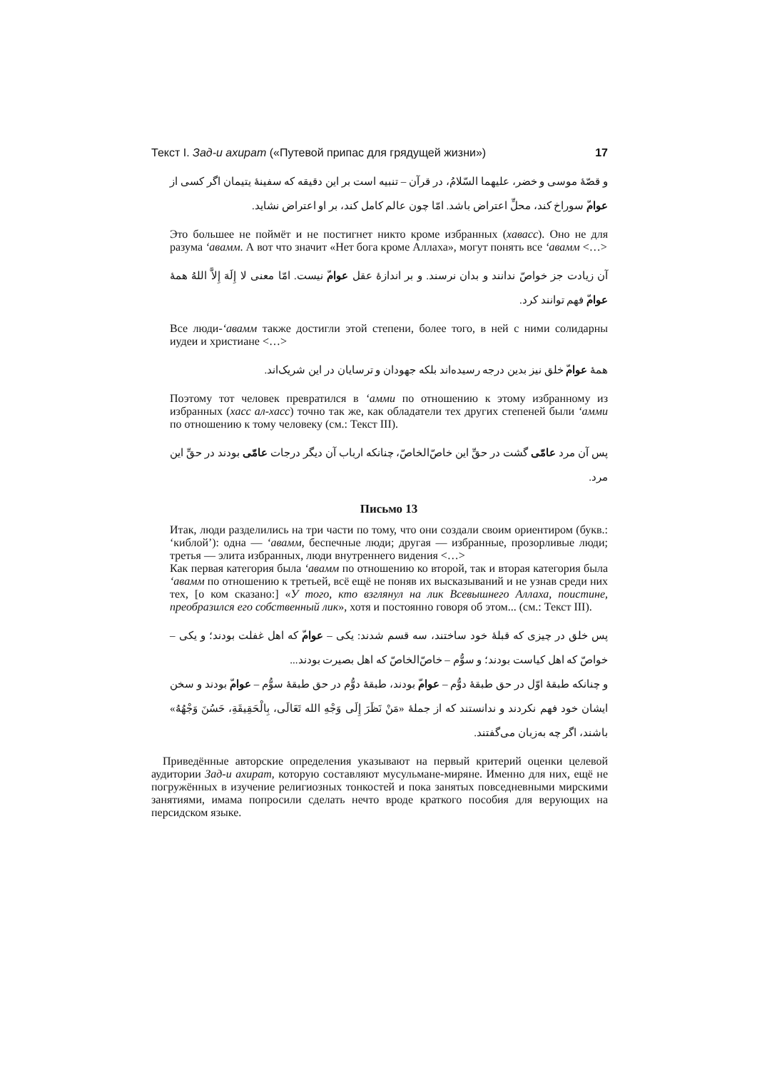Текст I. Зад-и ахират («Путевой припас для грядущей жизни») 17
و قصّهٔ موسی و خضر، علیهما السّلامُ، در قرآن – تنبیه است بر این دقیقه که سفینهٔ یتیمان اگر کسی از عوامّ سوراخ کند، محلِّ اعتراض باشد. امّا چون عالم کامل کند، بر او اعتراض نشاید.
Это большее не поймёт и не постигнет никто кроме избранных (хавасс). Оно не для разума ‘авамм. А вот что значит «Нет бога кроме Аллаха», могут понять все ‘авамм <…>
آن زیادت جز خواصّ ندانند و بدان نرسند. و بر اندازهٔ عقل عوامّ نیست. امّا معنی لا إِلَهَ إِلاَّ اللهُ همهٔ عوامّ فهم توانند کرد.
Все люди-‘авамм также достигли этой степени, более того, в ней с ними солидарны иудеи и христиане <…>
همهٔ عوامّ خلق نیز بدین درجه رسیده‌اند بلکه جهودان و ترسایان در این شریک‌اند.
Поэтому тот человек превратился в ‘амми по отношению к этому избранному из избранных (хасс ал-хасс) точно так же, как обладатели тех других степеней были ‘амми по отношению к тому человеку (см.: Текст III).
پس آن مرد عامّی گشت در حقِّ این خاصّ‌الخاصّ، چنانکه ارباب آن دیگر درجات عامّی بودند در حقِّ این مرد.
Письмо 13
Итак, люди разделились на три части по тому, что они создали своим ориентиром (букв.: ‘киблой’): одна — ‘авамм, беспечные люди; другая — избранные, прозорливые люди; третья — элита избранных, люди внутреннего видения <…>
Как первая категория была ‘авамм по отношению ко второй, так и вторая категория была ‘авамм по отношению к третьей, всё ещё не поняв их высказываний и не узнав среди них тех, [о ком сказано:] «У того, кто взглянул на лик Всевышнего Аллаха, поистине, преобразился его собственный лик», хотя и постоянно говоря об этом... (см.: Текст III).
پس خلق در چیزی که قبلهٔ خود ساختند، سه قسم شدند: یکی – عوامّ که اهل غفلت بودند؛ و یکی – خواصّ که اهل کیاست بودند؛ و سوُّم – خاصّ‌الخاصّ که اهل بصیرت بودند...
و چنانکه طبقهٔ اوّل در حق طبقهٔ دوُّم – عوامّ بودند، طبقهٔ دوُّم در حق طبقهٔ سوُّم – عوامّ بودند و سخن ایشان خود فهم نکردند و ندانستند که از جملهٔ «مَنْ نَظَرَ إِلَى وَجْهِ الله تَعَالَى، بِالْحَقِيقَةِ، حَسُنَ وَجْهُهُ» باشند، اگر چه به‌زبان می‌گفتند.
Приведённые авторские определения указывают на первый критерий оценки целевой аудитории Зад-и ахират, которую составляют мусульмане-миряне. Именно для них, ещё не погружённых в изучение религиозных тонкостей и пока занятых повседневными мирскими занятиями, имама попросили сделать нечто вроде краткого пособия для верующих на персидском языке.